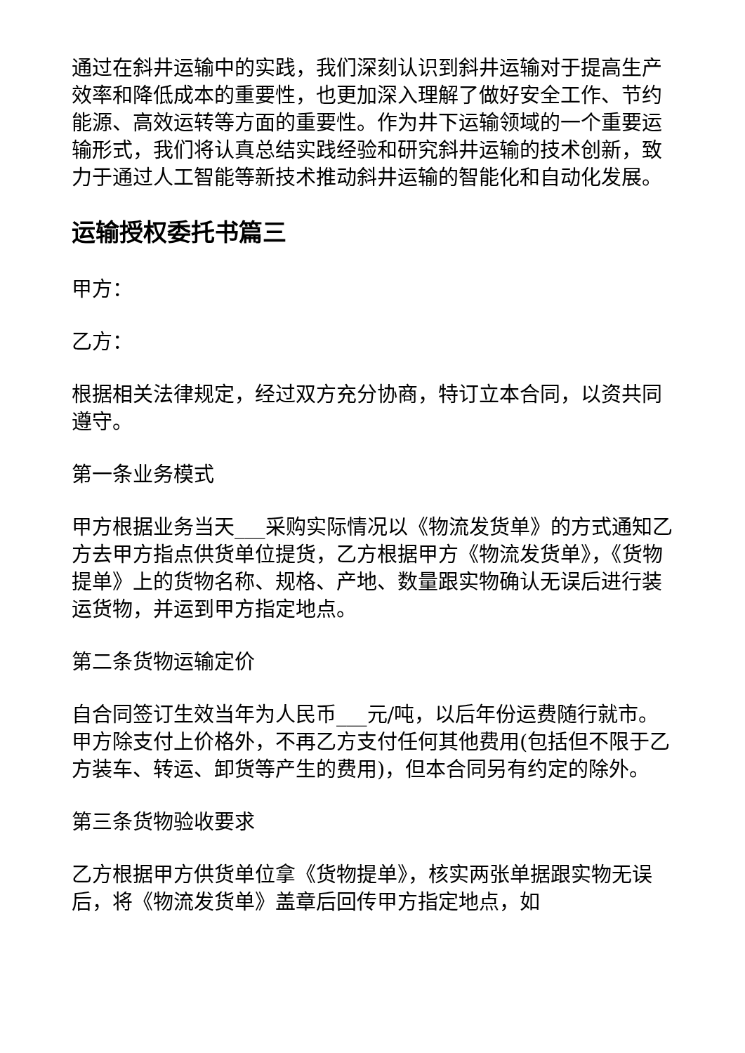通过在斜井运输中的实践，我们深刻认识到斜井运输对于提高生产效率和降低成本的重要性，也更加深入理解了做好安全工作、节约能源、高效运转等方面的重要性。作为井下运输领域的一个重要运输形式，我们将认真总结实践经验和研究斜井运输的技术创新，致力于通过人工智能等新技术推动斜井运输的智能化和自动化发展。
运输授权委托书篇三
甲方：
乙方：
根据相关法律规定，经过双方充分协商，特订立本合同，以资共同遵守。
第一条业务模式
甲方根据业务当天___采购实际情况以《物流发货单》的方式通知乙方去甲方指点供货单位提货，乙方根据甲方《物流发货单》，《货物提单》上的货物名称、规格、产地、数量跟实物确认无误后进行装运货物，并运到甲方指定地点。
第二条货物运输定价
自合同签订生效当年为人民币___元/吨，以后年份运费随行就市。甲方除支付上价格外，不再乙方支付任何其他费用(包括但不限于乙方装车、转运、卸货等产生的费用)，但本合同另有约定的除外。
第三条货物验收要求
乙方根据甲方供货单位拿《货物提单》，核实两张单据跟实物无误后，将《物流发货单》盖章后回传甲方指定地点，如